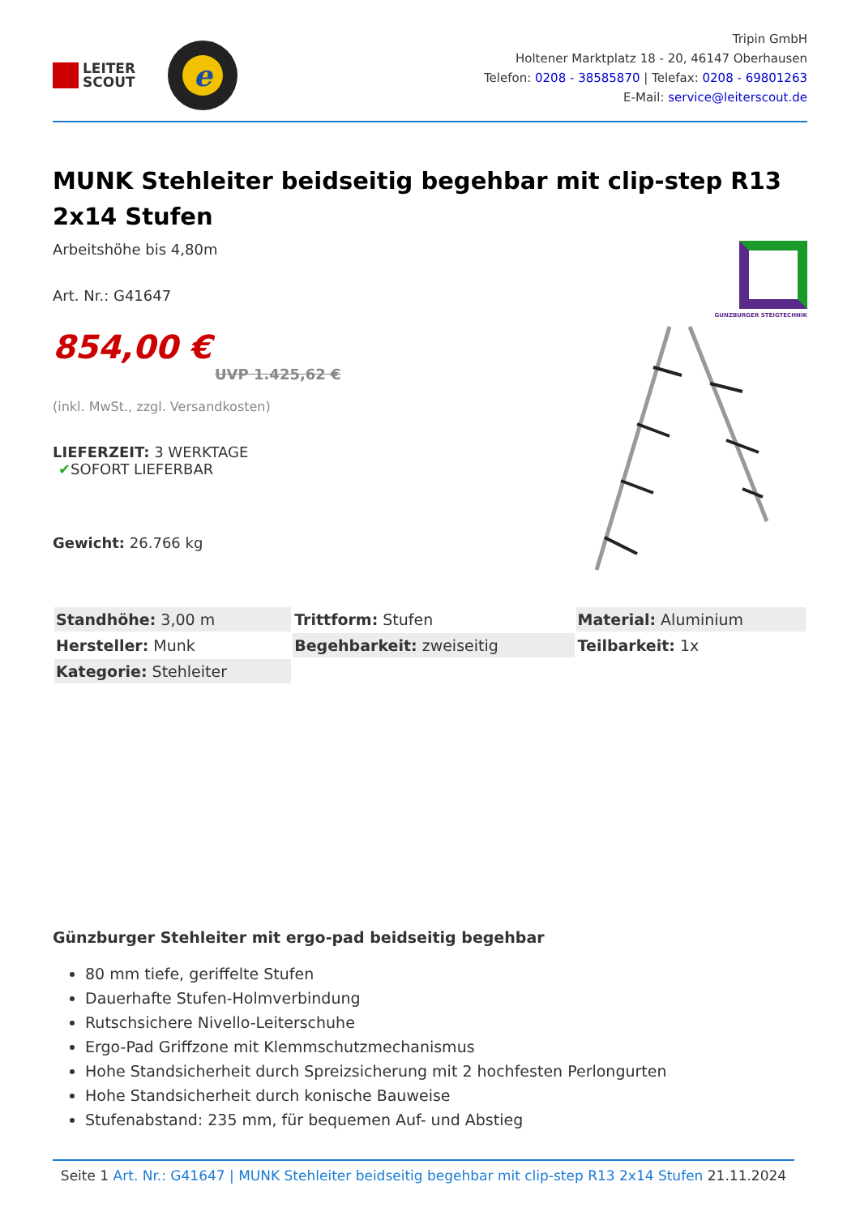LEITER
SCOUT
e
Tripin GmbH
Holtener Marktplatz 18 - 20, 46147 Oberhausen
Telefon: 0208 - 38585870 | Telefax: 0208 - 69801263
E-Mail: service@leiterscout.de
MUNK Stehleiter beidseitig begehbar mit clip-step R13 2x14 Stufen
Arbeitshöhe bis 4,80m
Art. Nr.: G41647
854,00 €
UVP 1.425,62 €
(inkl. MwSt., zzgl. Versandkosten)
LIEFERZEIT: 3 WERKTAGE
✔SOFORT LIEFERBAR
Gewicht: 26.766 kg
GUNZBURGER STEIGTECHNIK
| Standhöhe: 3,00 m | Trittform: Stufen | Material: Aluminium |
| Hersteller: Munk | Begehbarkeit: zweiseitig | Teilbarkeit: 1x |
| Kategorie: Stehleiter | | |
Günzburger Stehleiter mit ergo-pad beidseitig begehbar
80 mm tiefe, geriffelte Stufen
Dauerhafte Stufen-Holmverbindung
Rutschsichere Nivello-Leiterschuhe
Ergo-Pad Griffzone mit Klemmschutzmechanismus
Hohe Standsicherheit durch Spreizsicherung mit 2 hochfesten Perlongurten
Hohe Standsicherheit durch konische Bauweise
Stufenabstand: 235 mm, für bequemen Auf- und Abstieg
Seite 1 Art. Nr.: G41647 | MUNK Stehleiter beidseitig begehbar mit clip-step R13 2x14 Stufen 21.11.2024